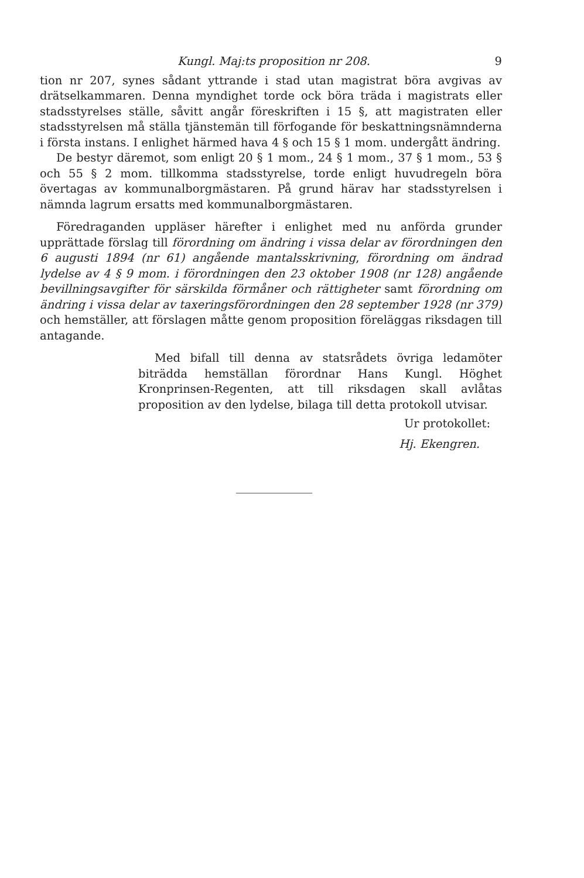Kungl. Maj:ts proposition nr 208. 9
tion nr 207, synes sådant yttrande i stad utan magistrat böra avgivas av drätselkammaren. Denna myndighet torde ock böra träda i magistrats eller stadsstyrelses ställe, såvitt angår föreskriften i 15 §, att magistraten eller stadsstyrelsen må ställa tjänstemän till förfogande för beskattningsnämnderna i första instans. I enlighet härmed hava 4 § och 15 § 1 mom. undergått ändring.
De bestyr däremot, som enligt 20 § 1 mom., 24 § 1 mom., 37 § 1 mom., 53 § och 55 § 2 mom. tillkomma stadsstyrelse, torde enligt huvudregeln böra övertagas av kommunalborgmästaren. På grund härav har stadsstyrelsen i nämnda lagrum ersatts med kommunalborgmästaren.
Föredraganden uppläser härefter i enlighet med nu anförda grunder upprättade förslag till förordning om ändring i vissa delar av förordningen den 6 augusti 1894 (nr 61) angående mantalsskrivning, förordning om ändrad lydelse av 4 § 9 mom. i förordningen den 23 oktober 1908 (nr 128) angående bevillningsavgifter för särskilda förmåner och rättigheter samt förordning om ändring i vissa delar av taxeringsförordningen den 28 september 1928 (nr 379) och hemställer, att förslagen måtte genom proposition föreläggas riksdagen till antagande.
Med bifall till denna av statsrådets övriga ledamöter biträdda hemställan förordnar Hans Kungl. Höghet Kronprinsen-Regenten, att till riksdagen skall avlåtas proposition av den lydelse, bilaga till detta protokoll utvisar.
Ur protokollet:
Hj. Ekengren.